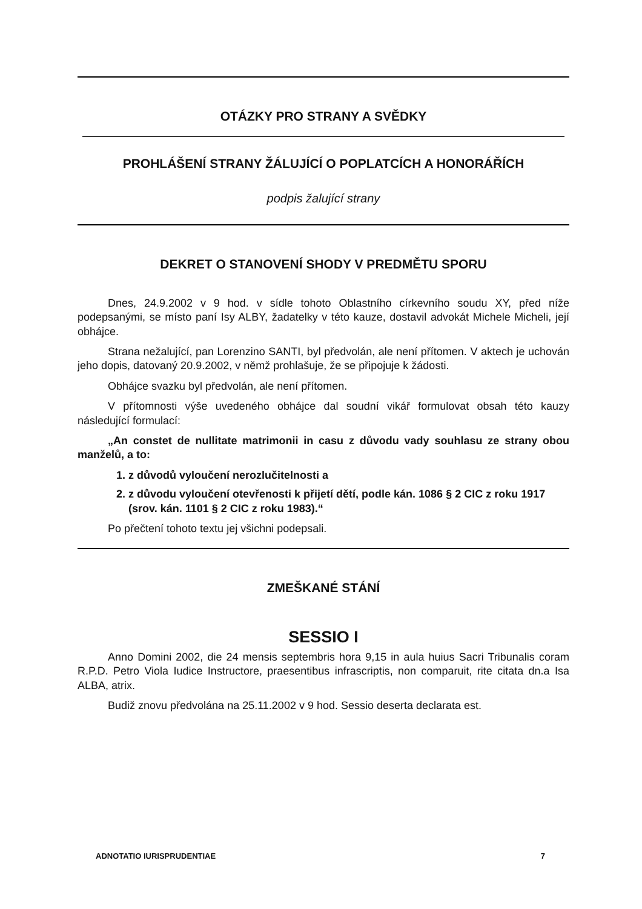OTÁZKY PRO STRANY A SVĚDKY
PROHLÁŠENÍ STRANY ŽÁLUJÍCÍ O POPLATCÍCH A HONORÁŘÍCH
podpis žalující strany
DEKRET O STANOVENÍ SHODY V PREDMĚTU SPORU
Dnes, 24.9.2002 v 9 hod. v sídle tohoto Oblastního církevního soudu XY, před níže podepsanými, se místo paní Isy ALBY, žadatelky v této kauze, dostavil advokát Michele Micheli, její obhájce.
Strana nežalující, pan Lorenzino SANTI, byl předvolán, ale není přítomen. V aktech je uchován jeho dopis, datovaný 20.9.2002, v němž prohlašuje, že se připojuje k žádosti.
Obhájce svazku byl předvolán, ale není přítomen.
V přítomnosti výše uvedeného obhájce dal soudní vikář formulovat obsah této kauzy následující formulací:
„An constet de nullitate matrimonii in casu z důvodu vady souhlasu ze strany obou manželů, a to:
1. z důvodů vyloučení nerozlučitelnosti a
2. z důvodu vyloučení otevřenosti k přijetí dětí, podle kán. 1086 § 2 CIC z roku 1917 (srov. kán. 1101 § 2 CIC z roku 1983).“
Po přečtení tohoto textu jej všichni podepsali.
ZMEŠKANÉ STÁNÍ
SESSIO I
Anno Domini 2002, die 24 mensis septembris hora 9,15 in aula huius Sacri Tribunalis coram R.P.D. Petro Viola Iudice Instructore, praesentibus infrascriptis, non comparuit, rite citata dn.a Isa ALBA, atrix.
Budiž znovu předvolána na 25.11.2002 v 9 hod. Sessio deserta declarata est.
ADNOTATIO IURISPRUDENTIAE 7